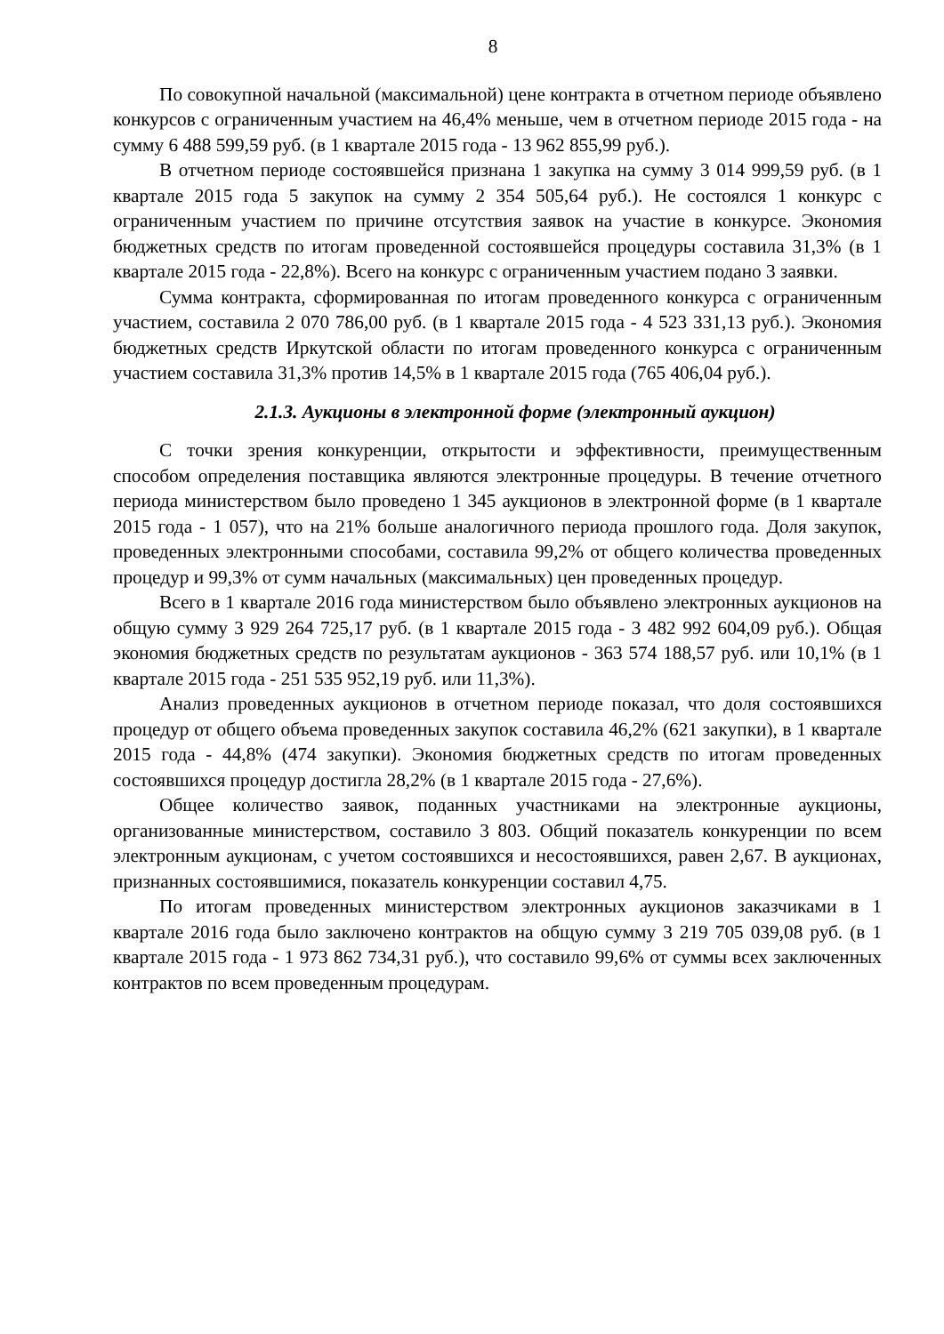8
По совокупной начальной (максимальной) цене контракта в отчетном периоде объявлено конкурсов с ограниченным участием на 46,4% меньше, чем в отчетном периоде 2015 года - на сумму 6 488 599,59 руб. (в 1 квартале 2015 года - 13 962 855,99 руб.).
В отчетном периоде состоявшейся признана 1 закупка на сумму 3 014 999,59 руб. (в 1 квартале 2015 года 5 закупок на сумму 2 354 505,64 руб.). Не состоялся 1 конкурс с ограниченным участием по причине отсутствия заявок на участие в конкурсе. Экономия бюджетных средств по итогам проведенной состоявшейся процедуры составила 31,3% (в 1 квартале 2015 года - 22,8%). Всего на конкурс с ограниченным участием подано 3 заявки.
Сумма контракта, сформированная по итогам проведенного конкурса с ограниченным участием, составила 2 070 786,00 руб. (в 1 квартале 2015 года - 4 523 331,13 руб.). Экономия бюджетных средств Иркутской области по итогам проведенного конкурса с ограниченным участием составила 31,3% против 14,5% в 1 квартале 2015 года (765 406,04 руб.).
2.1.3. Аукционы в электронной форме (электронный аукцион)
С точки зрения конкуренции, открытости и эффективности, преимущественным способом определения поставщика являются электронные процедуры. В течение отчетного периода министерством было проведено 1 345 аукционов в электронной форме (в 1 квартале 2015 года - 1 057), что на 21% больше аналогичного периода прошлого года. Доля закупок, проведенных электронными способами, составила 99,2% от общего количества проведенных процедур и 99,3% от сумм начальных (максимальных) цен проведенных процедур.
Всего в 1 квартале 2016 года министерством было объявлено электронных аукционов на общую сумму 3 929 264 725,17 руб. (в 1 квартале 2015 года - 3 482 992 604,09 руб.). Общая экономия бюджетных средств по результатам аукционов - 363 574 188,57 руб. или 10,1% (в 1 квартале 2015 года - 251 535 952,19 руб. или 11,3%).
Анализ проведенных аукционов в отчетном периоде показал, что доля состоявшихся процедур от общего объема проведенных закупок составила 46,2% (621 закупки), в 1 квартале 2015 года - 44,8% (474 закупки). Экономия бюджетных средств по итогам проведенных состоявшихся процедур достигла 28,2% (в 1 квартале 2015 года - 27,6%).
Общее количество заявок, поданных участниками на электронные аукционы, организованные министерством, составило 3 803. Общий показатель конкуренции по всем электронным аукционам, с учетом состоявшихся и несостоявшихся, равен 2,67. В аукционах, признанных состоявшимися, показатель конкуренции составил 4,75.
По итогам проведенных министерством электронных аукционов заказчиками в 1 квартале 2016 года было заключено контрактов на общую сумму 3 219 705 039,08 руб. (в 1 квартале 2015 года - 1 973 862 734,31 руб.), что составило 99,6% от суммы всех заключенных контрактов по всем проведенным процедурам.